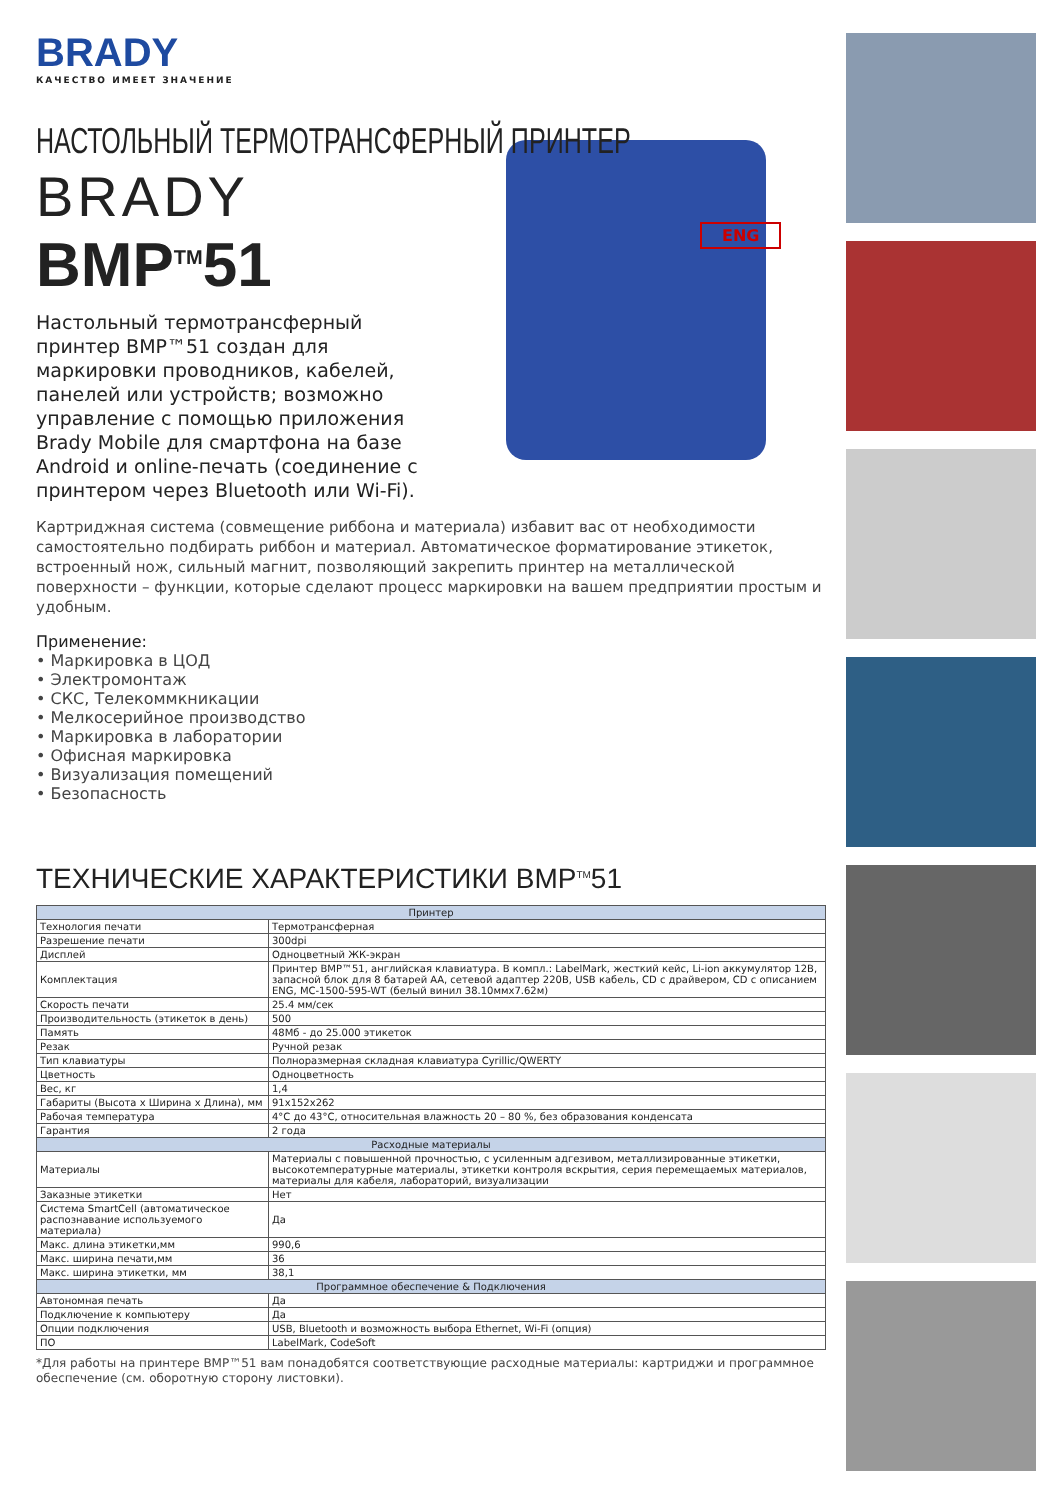BRADY
КАЧЕСТВО ИМЕЕТ ЗНАЧЕНИЕ
НАСТОЛЬНЫЙ ТЕРМОТРАНСФЕРНЫЙ ПРИНТЕР
BRADY
BMP<sup>TM</sup>51
ENG
Настольный термотрансферный принтер BMP™51 создан для маркировки проводников, кабелей, панелей или устройств; возможно управление с помощью приложения Brady Mobile для смартфона на базе Android и online-печать (соединение с принтером через Bluetooth или Wi-Fi).
Картриджная система (совмещение риббона и материала) избавит вас от необходимости самостоятельно подбирать риббон и материал. Автоматическое форматирование этикеток, встроенный нож, сильный магнит, позволяющий закрепить принтер на металлической поверхности – функции, которые сделают процесс маркировки на вашем предприятии простым и удобным.
Применение:
• Маркировка в ЦОД
• Электромонтаж
• СКС, Телекоммкникации
• Мелкосерийное производство
• Маркировка в лаборатории
• Офисная маркировка
• Визуализация помещений
• Безопасность
ТЕХНИЧЕСКИЕ ХАРАКТЕРИСТИКИ BMP<sup>TM</sup>51
| Принтер | |
| --- | --- |
| Технология печати | Термотрансферная |
| Разрешение печати | 300dpi |
| Дисплей | Одноцветный ЖК-экран |
| Комплектация | Принтер BMP™51, английская клавиатура. В компл.: LabelMark, жесткий кейс, Li-ion аккумулятор 12В, запасной блок для 8 батарей АА, сетевой адаптер 220В, USB кабель, CD с драйвером, CD с описанием ENG, MC-1500-595-WT (белый винил 38.10ммх7.62м) |
| Скорость печати | 25.4 мм/сек |
| Производительность (этикеток в день) | 500 |
| Память | 48Мб - до 25.000 этикеток |
| Резак | Ручной резак |
| Тип клавиатуры | Полноразмерная складная клавиатура Cyrillic/QWERTY |
| Цветность | Одноцветность |
| Вес, кг | 1,4 |
| Габариты (Высота х Ширина х Длина), мм | 91x152x262 |
| Рабочая температура | 4°C до 43°C, относительная влажность 20 – 80 %, без образования конденсата |
| Гарантия | 2 года |
| Расходные материалы | |
| Материалы | Материалы с повышенной прочностью, с усиленным адгезивом, металлизированные этикетки, высокотемпературные материалы, этикетки контроля вскрытия, серия перемещаемых материалов, материалы для кабеля, лабораторий, визуализации |
| Заказные этикетки | Нет |
| Система SmartCell (автоматическое распознавание используемого материала) | Да |
| Макс. длина этикетки,мм | 990,6 |
| Макс. ширина печати,мм | 36 |
| Макс. ширина этикетки, мм | 38,1 |
| Программное обеспечение & Подключения | |
| Автономная печать | Да |
| Подключение к компьютеру | Да |
| Опции подключения | USB, Bluetooth и возможность выбора Ethernet, Wi-Fi (опция) |
| ПО | LabelMark, CodeSoft |
*Для работы на принтере BMP™51 вам понадобятся соответствующие расходные материалы: картриджи и программное обеспечение (см. оборотную сторону листовки).